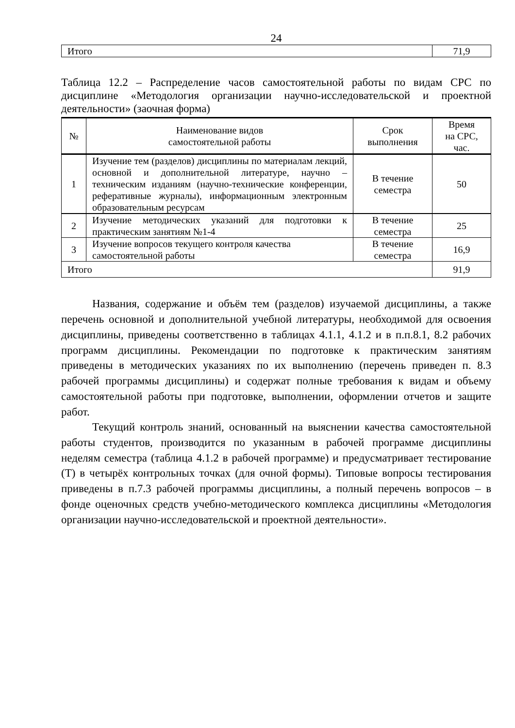24
| Итого | 71,9 |
Таблица 12.2 – Распределение часов самостоятельной работы по видам СРС по дисциплине «Методология организации научно-исследовательской и проектной деятельности» (заочная форма)
| № | Наименование видов самостоятельной работы | Срок выполнения | Время на СРС, час. |
| --- | --- | --- | --- |
| 1 | Изучение тем (разделов) дисциплины по материалам лекций, основной и дополнительной литературе, научно – техническим изданиям (научно-технические конференции, реферативные журналы), информационным электронным образовательным ресурсам | В течение семестра | 50 |
| 2 | Изучение методических указаний для подготовки к практическим занятиям №1-4 | В течение семестра | 25 |
| 3 | Изучение вопросов текущего контроля качества самостоятельной работы | В течение семестра | 16,9 |
| Итого | | | 91,9 |
Названия, содержание и объём тем (разделов) изучаемой дисциплины, а также перечень основной и дополнительной учебной литературы, необходимой для освоения дисциплины, приведены соответственно в таблицах 4.1.1, 4.1.2 и в п.п.8.1, 8.2 рабочих программ дисциплины. Рекомендации по подготовке к практическим занятиям приведены в методических указаниях по их выполнению (перечень приведен п. 8.3 рабочей программы дисциплины) и содержат полные требования к видам и объему самостоятельной работы при подготовке, выполнении, оформлении отчетов и защите работ.
Текущий контроль знаний, основанный на выяснении качества самостоятельной работы студентов, производится по указанным в рабочей программе дисциплины неделям семестра (таблица 4.1.2 в рабочей программе) и предусматривает тестирование (Т) в четырёх контрольных точках (для очной формы). Типовые вопросы тестирования приведены в п.7.3 рабочей программы дисциплины, а полный перечень вопросов – в фонде оценочных средств учебно-методического комплекса дисциплины «Методология организации научно-исследовательской и проектной деятельности».